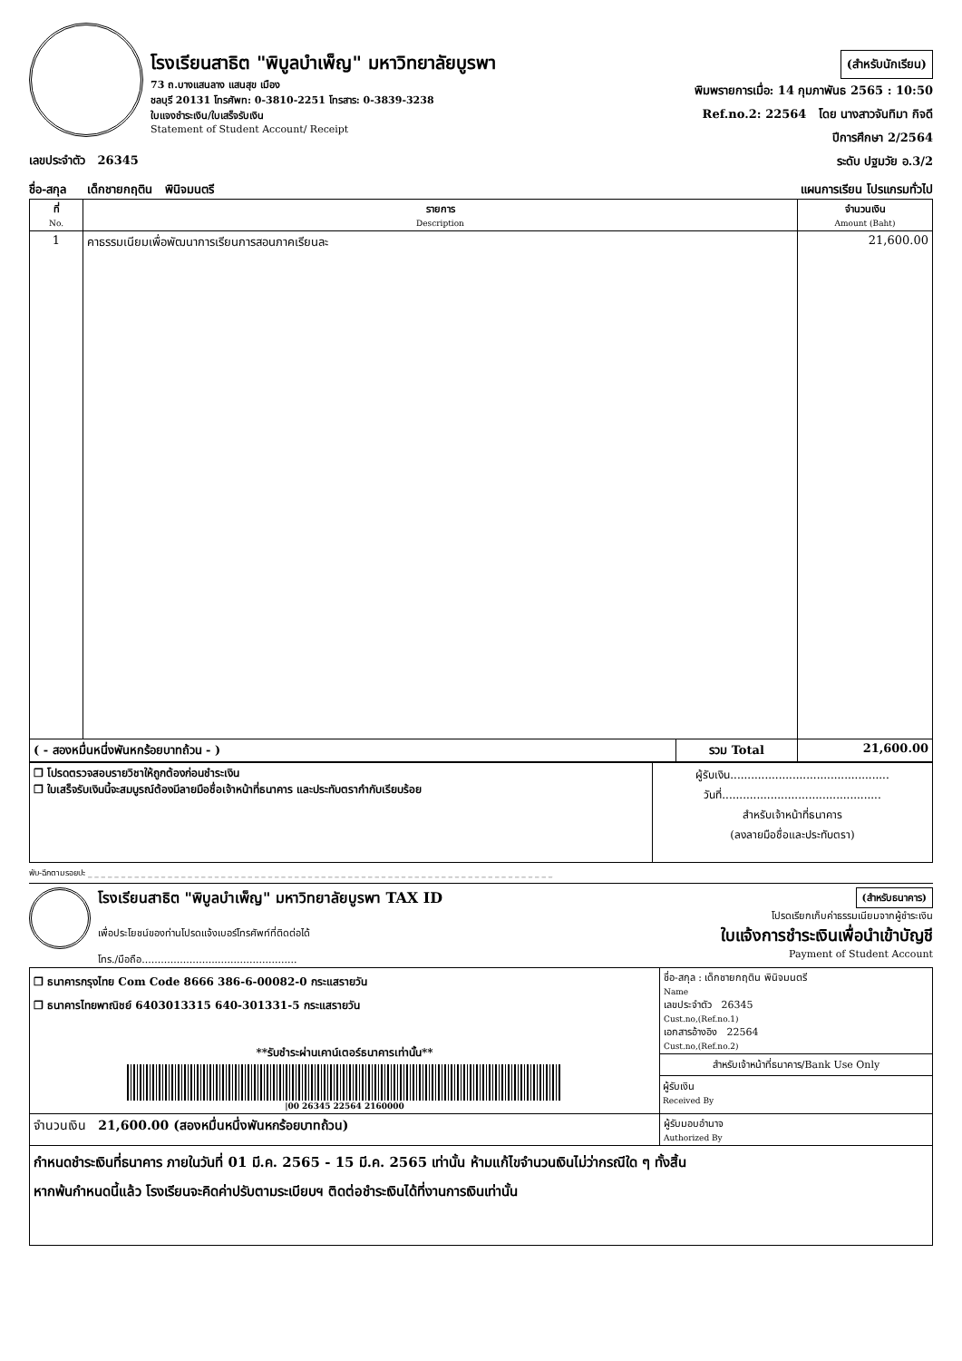โรงเรียนสาธิต "พิบูลบำเพ็ญ" มหาวิทยาลัยบูรพา
73 ถ.บางแสนลาง แสนสุข เมือง
ชลบุรี 20131 โทรศัพท: 0-3810-2251 โทรสาร: 0-3839-3238
ใบแจงชำระเงิน/ใบเสร็จรับเงิน
Statement of Student Account/ Receipt
(สำหรับนักเรียน)
พิมพรายการเมื่อ: 14 กุมภาพันธ 2565 : 10:50
Ref.no.2: 22564 โดย นางสาวจันทิมา กิจดี
ปีการศึกษา 2/2564
ระดับ ปฐมวัย อ.3/2
เลขประจำตัว 26345
ชื่อ-สกุล เด็กชายกฤติน พินิจมนตรี แผนการเรียน โปรแกรมทั่วไป
| ที่ No. | รายการ Description | | จำนวนเงิน Amount (Baht) |
| --- | --- | --- | --- |
| 1 | คาธรรมเนียมเพื่อพัฒนาการเรียนการสอนภาคเรียนละ | | 21,600.00 |
| ( - สองหมื่นหนึ่งพันหกร้อยบาทถ้วน - ) | | รวม Total | 21,600.00 |
| ❒ โปรดตรวจสอบรายวิชาให้ถูกต้องก่อนชำระเงิน ❒ ใบเสร็จรับเงินนี้จะสมบูรณ์ต้องมีลายมือชื่อเจ้าหน้าที่ธนาคาร และประทับตรากำกับเรียบร้อย | ผู้รับเงิน.............................................. วันที่.............................................. สำหรับเจ้าหน้าที่ธนาคาร (ลงลายมือชื่อและประทับตรา) |
พับ-ฉีกตามรอยปะ _ _ _ _ _ _ _ _ _ _ _ _ _ _ _ _ _ _ _ _ _ _ _ _ _ _ _ _ _ _ _ _ _ _ _ _ _ _ _ _ _ _ _ _ _ _ _ _ _ _ _ _ _ _ _ _ _ _ _ _ _ _ _ _ _ _ _ _ _ _
โรงเรียนสาธิต "พิบูลบำเพ็ญ" มหาวิทยาลัยบูรพา TAX ID
เพื่อประโยชน์ของท่านโปรดแจ้งเบอร์โทรศัพท์ที่ติดต่อได้
โทร./มือถือ.................................................
(สำหรับธนาคาร)
โปรดเรียกเก็บค่าธรรมเนียมจากผู้ชำระเงิน
ใบแจ้งการชำระเงินเพื่อนำเข้าบัญชี
Payment of Student Account
| ❒ ธนาคารกรุงไทย Com Code 8666 386-6-00082-0 กระแสรายวัน ❒ ธนาคารไทยพาณิชย์ 6403013315 640-301331-5 กระแสรายวัน **รับชำระผ่านเคาน์เตอร์ธนาคารเท่านั้น** /00 26345 22564 2160000 | ชื่อ-สกุล : เด็กชายกฤติน พินิจมนตรี Name เลขประจำตัว 26345 Cust.no,(Ref.no.1) เอกสารอ้างอิง 22564 Cust.no,(Ref.no.2) สำหรับเจ้าหน้าที่ธนาคาร/Bank Use Only ผู้รับเงิน Received By |
| จำนวนเงิน 21,600.00 (สองหมื่นหนึ่งพันหกร้อยบาทถ้วน) | ผู้รับมอบอำนาจ Authorized By |
| กำหนดชำระเงินที่ธนาคาร ภายในวันที่ 01 มี.ค. 2565 - 15 มี.ค. 2565 เท่านั้น ห้ามแก้ไขจำนวนเงินไม่ว่ากรณีใด ๆ ทั้งสิ้น หากพ้นกำหนดนี้แล้ว โรงเรียนจะคิดค่าปรับตามระเบียบฯ ติดต่อชำระเงินได้ที่งานการเงินเท่านั้น | |